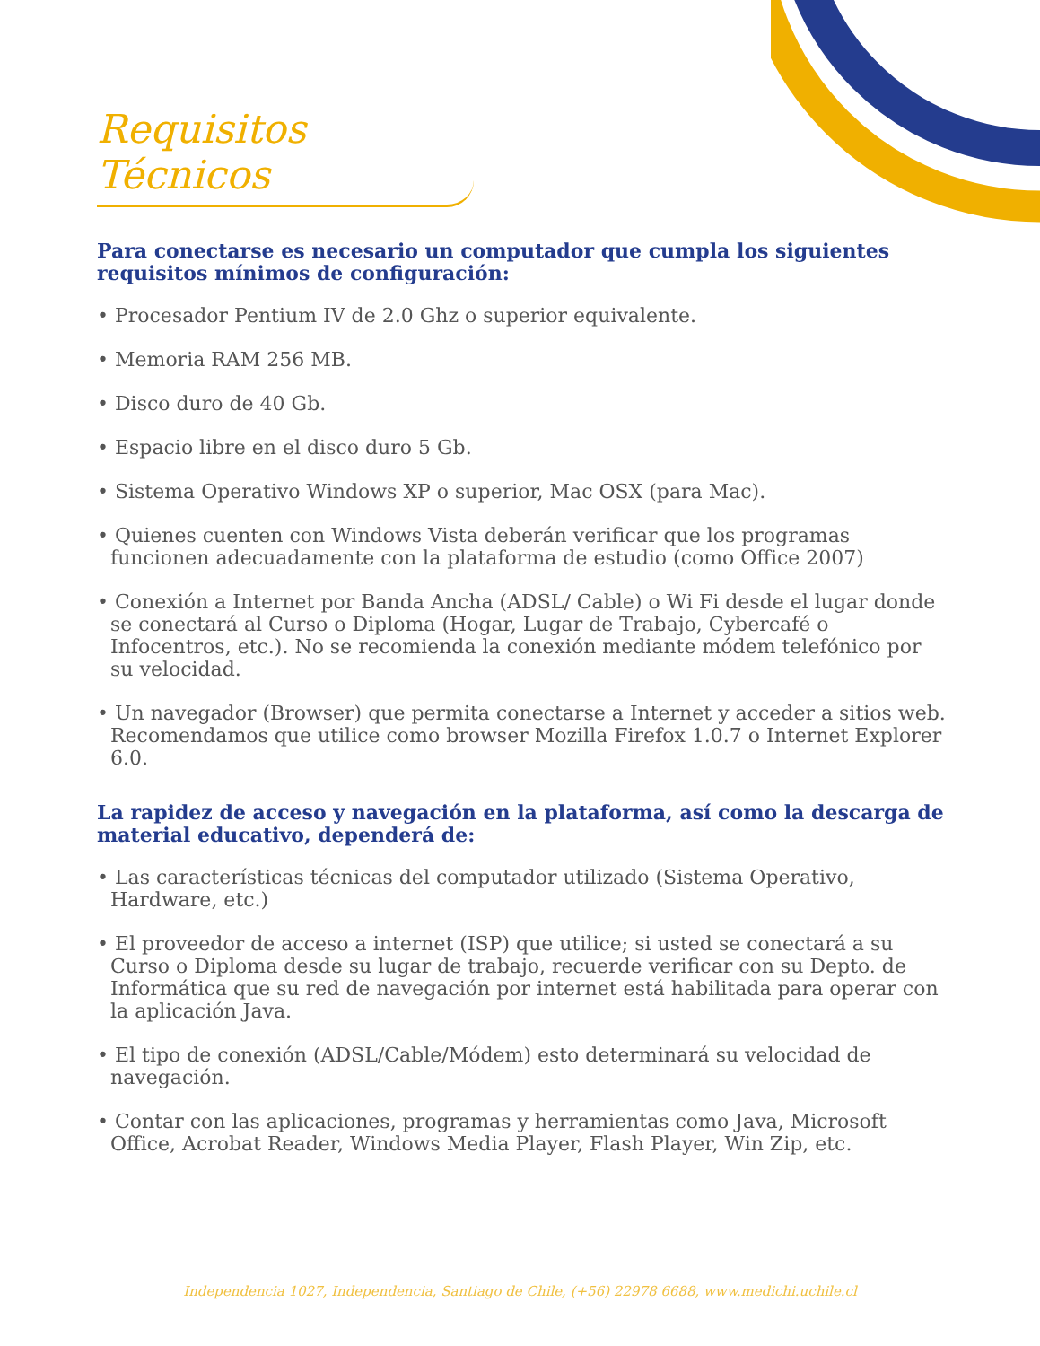Requisitos Técnicos
Para conectarse es necesario un computador que cumpla los siguientes requisitos mínimos de configuración:
• Procesador Pentium IV de 2.0 Ghz o superior equivalente.
• Memoria RAM 256 MB.
• Disco duro de 40 Gb.
• Espacio libre en el disco duro 5 Gb.
• Sistema Operativo Windows XP o superior, Mac OSX (para Mac).
• Quienes cuenten con Windows Vista deberán verificar que los programas funcionen adecuadamente con la plataforma de estudio (como Office 2007)
• Conexión a Internet por Banda Ancha (ADSL/ Cable) o Wi Fi desde el lugar donde se conectará al Curso o Diploma (Hogar, Lugar de Trabajo, Cybercafé o Infocentros, etc.). No se recomienda la conexión mediante módem telefónico por su velocidad.
• Un navegador (Browser) que permita conectarse a Internet y acceder a sitios web. Recomendamos que utilice como browser Mozilla Firefox 1.0.7 o Internet Explorer 6.0.
La rapidez de acceso y navegación en la plataforma, así como la descarga de material educativo, dependerá de:
• Las características técnicas del computador utilizado (Sistema Operativo, Hardware, etc.)
• El proveedor de acceso a internet (ISP) que utilice; si usted se conectará a su Curso o Diploma desde su lugar de trabajo, recuerde verificar con su Depto. de Informática que su red de navegación por internet está habilitada para operar con la aplicación Java.
• El tipo de conexión (ADSL/Cable/Módem) esto determinará su velocidad de navegación.
• Contar con las aplicaciones, programas y herramientas como Java, Microsoft Office, Acrobat Reader, Windows Media Player, Flash Player, Win Zip, etc.
Independencia 1027, Independencia, Santiago de Chile, (+56) 22978 6688, www.medichi.uchile.cl